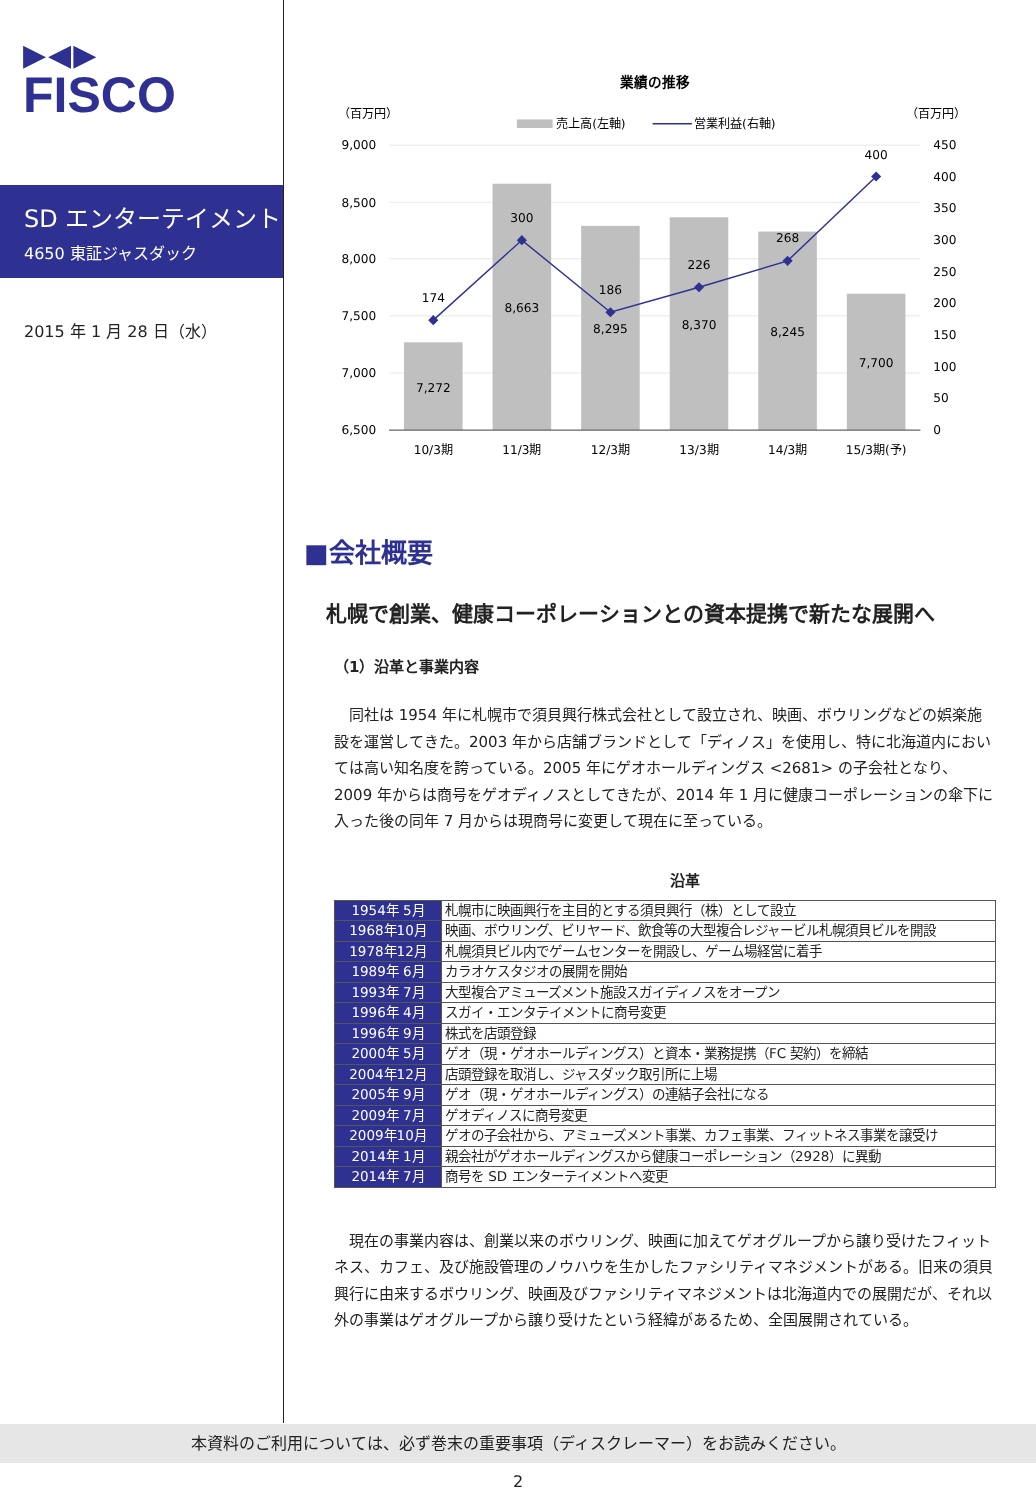▶◀▶
FISCO
SD エンターテイメント
4650 東証ジャスダック
2015 年 1 月 28 日（水）
業績の推移
（百万円）
（百万円）
売上高(左軸)
営業利益(右軸)
9,000
8,500
8,000
7,500
7,000
6,500
450
400
350
300
250
200
150
100
50
0
7,272
8,663
8,295
8,370
8,245
7,700
174
300
186
226
268
400
10/3期
11/3期
12/3期
13/3期
14/3期
15/3期(予)
■会社概要
札幌で創業、健康コーポレーションとの資本提携で新たな展開へ
（1）沿革と事業内容
同社は 1954 年に札幌市で須貝興行株式会社として設立され、映画、ボウリングなどの娯楽施設を運営してきた。2003 年から店舗ブランドとして「ディノス」を使用し、特に北海道内においては高い知名度を誇っている。2005 年にゲオホールディングス <2681> の子会社となり、2009 年からは商号をゲオディノスとしてきたが、2014 年 1 月に健康コーポレーションの傘下に入った後の同年 7 月からは現商号に変更して現在に至っている。
沿革
| 1954年 5月 | 札幌市に映画興行を主目的とする須貝興行（株）として設立 |
| 1968年10月 | 映画、ボウリング、ビリヤード、飲食等の大型複合レジャービル札幌須貝ビルを開設 |
| 1978年12月 | 札幌須貝ビル内でゲームセンターを開設し、ゲーム場経営に着手 |
| 1989年 6月 | カラオケスタジオの展開を開始 |
| 1993年 7月 | 大型複合アミューズメント施設スガイディノスをオープン |
| 1996年 4月 | スガイ・エンタテイメントに商号変更 |
| 1996年 9月 | 株式を店頭登録 |
| 2000年 5月 | ゲオ（現・ゲオホールディングス）と資本・業務提携（FC 契約）を締結 |
| 2004年12月 | 店頭登録を取消し、ジャスダック取引所に上場 |
| 2005年 9月 | ゲオ（現・ゲオホールディングス）の連結子会社になる |
| 2009年 7月 | ゲオディノスに商号変更 |
| 2009年10月 | ゲオの子会社から、アミューズメント事業、カフェ事業、フィットネス事業を譲受け |
| 2014年 1月 | 親会社がゲオホールディングスから健康コーポレーション（2928）に異動 |
| 2014年 7月 | 商号を SD エンターテイメントへ変更 |
現在の事業内容は、創業以来のボウリング、映画に加えてゲオグループから譲り受けたフィットネス、カフェ、及び施設管理のノウハウを生かしたファシリティマネジメントがある。旧来の須貝興行に由来するボウリング、映画及びファシリティマネジメントは北海道内での展開だが、それ以外の事業はゲオグループから譲り受けたという経緯があるため、全国展開されている。
本資料のご利用については、必ず巻末の重要事項（ディスクレーマー）をお読みください。
2